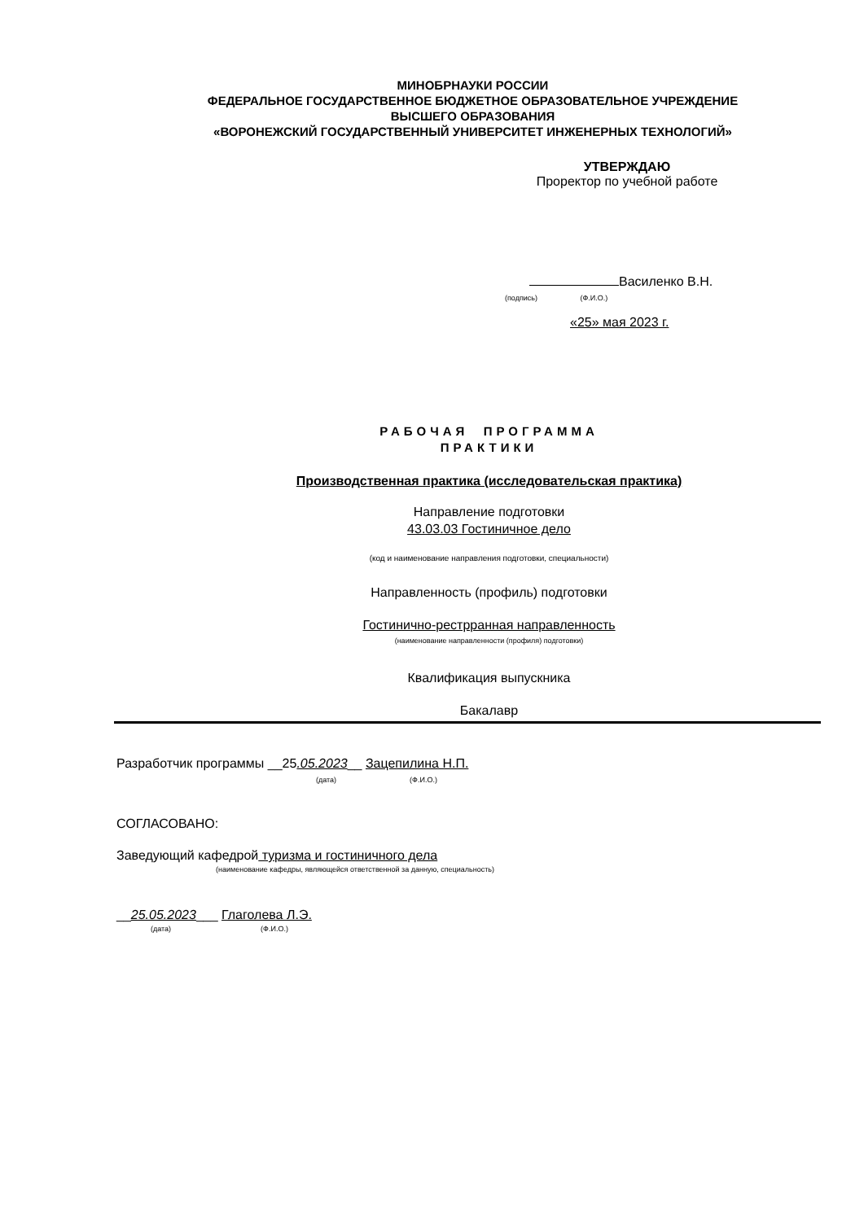МИНОБРНАУКИ РОССИИ
ФЕДЕРАЛЬНОЕ ГОСУДАРСТВЕННОЕ БЮДЖЕТНОЕ ОБРАЗОВАТЕЛЬНОЕ УЧРЕЖДЕНИЕ
ВЫСШЕГО ОБРАЗОВАНИЯ
«ВОРОНЕЖСКИЙ ГОСУДАРСТВЕННЫЙ УНИВЕРСИТЕТ ИНЖЕНЕРНЫХ ТЕХНОЛОГИЙ»
УТВЕРЖДАЮ
Проректор по учебной работе
Василенко В.Н.
(подпись) (Ф.И.О.)
«25» мая 2023 г.
РАБОЧАЯ ПРОГРАММА
ПРАКТИКИ
Производственная практика (исследовательская практика)
Направление подготовки
43.03.03 Гостиничное дело
(код и наименование направления подготовки, специальности)
Направленность (профиль) подготовки
Гостинично-рестрранная направленность
(наименование направленности (профиля) подготовки)
Квалификация выпускника
Бакалавр
Разработчик программы __25.05.2023__ Зацепилина Н.П.
(дата) (Ф.И.О.)
СОГЛАСОВАНО:
Заведующий кафедрой туризма и гостиничного дела
(наименование кафедры, являющейся ответственной за данную, специальность)
__25.05.2023___ Глаголева Л.Э.
(дата) (Ф.И.О.)